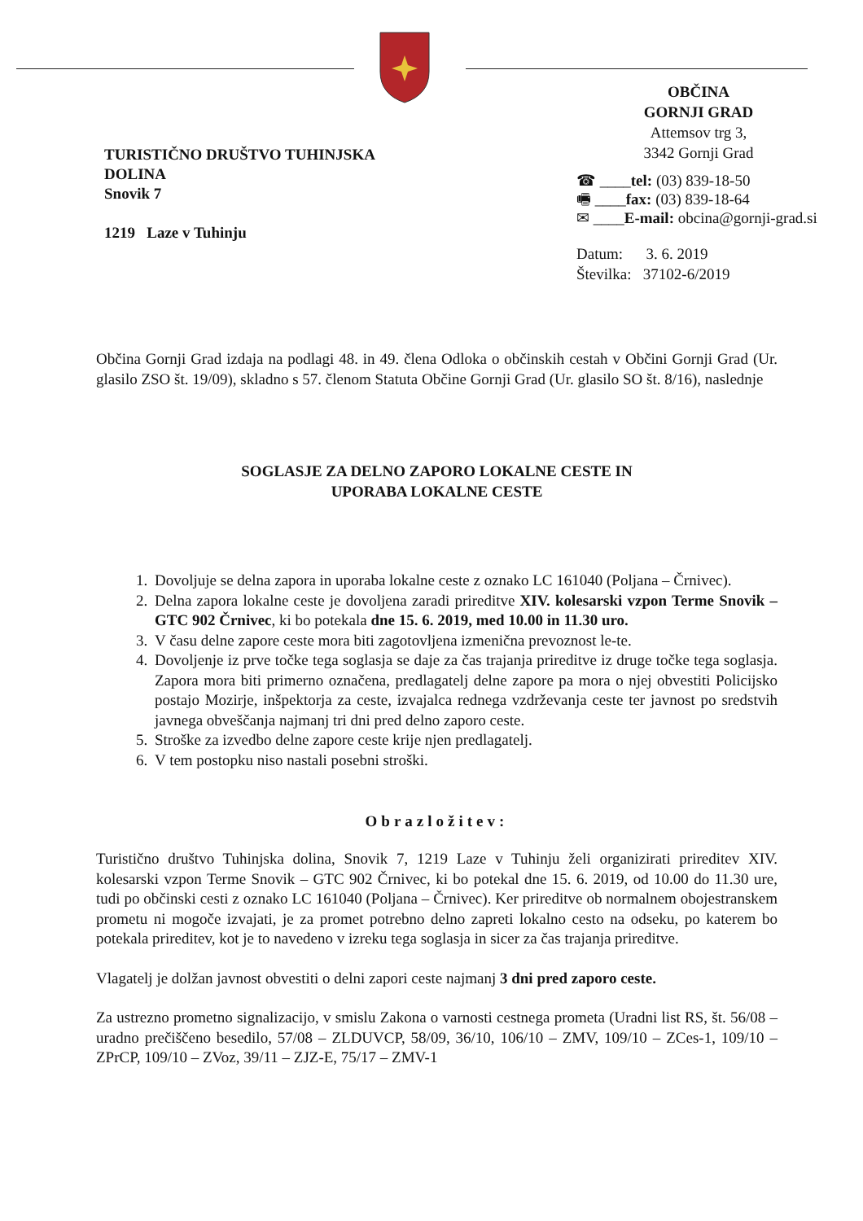TURISTIČNO DRUŠTVO TUHINJSKA
DOLINA
Snovik 7
1219 Laze v Tuhinju
OBČINA
GORNJI GRAD
Attemsov trg 3,
3342 Gornji Grad
☎ ____tel: (03) 839-18-50
🖷 ____fax: (03) 839-18-64
✉ ____E-mail: obcina@gornji-grad.si
Datum: 3. 6. 2019
Številka: 37102-6/2019
Občina Gornji Grad izdaja na podlagi 48. in 49. člena Odloka o občinskih cestah v Občini Gornji Grad (Ur. glasilo ZSO št. 19/09), skladno s 57. členom Statuta Občine Gornji Grad (Ur. glasilo SO št. 8/16), naslednje
SOGLASJE ZA DELNO ZAPORO LOKALNE CESTE IN
UPORABA LOKALNE CESTE
1. Dovoljuje se delna zapora in uporaba lokalne ceste z oznako LC 161040 (Poljana – Črnivec).
2. Delna zapora lokalne ceste je dovoljena zaradi prireditve XIV. kolesarski vzpon Terme Snovik – GTC 902 Črnivec, ki bo potekala dne 15. 6. 2019, med 10.00 in 11.30 uro.
3. V času delne zapore ceste mora biti zagotovljena izmenična prevoznost le-te.
4. Dovoljenje iz prve točke tega soglasja se daje za čas trajanja prireditve iz druge točke tega soglasja. Zapora mora biti primerno označena, predlagatelj delne zapore pa mora o njej obvestiti Policijsko postajo Mozirje, inšpektorja za ceste, izvajalca rednega vzdrževanja ceste ter javnost po sredstvih javnega obveščanja najmanj tri dni pred delno zaporo ceste.
5. Stroške za izvedbo delne zapore ceste krije njen predlagatelj.
6. V tem postopku niso nastali posebni stroški.
Obrazložitev:
Turistično društvo Tuhinjska dolina, Snovik 7, 1219 Laze v Tuhinju želi organizirati prireditev XIV. kolesarski vzpon Terme Snovik – GTC 902 Črnivec, ki bo potekal dne 15. 6. 2019, od 10.00 do 11.30 ure, tudi po občinski cesti z oznako LC 161040 (Poljana – Črnivec). Ker prireditve ob normalnem obojestranskem prometu ni mogoče izvajati, je za promet potrebno delno zapreti lokalno cesto na odseku, po katerem bo potekala prireditev, kot je to navedeno v izreku tega soglasja in sicer za čas trajanja prireditve.
Vlagatelj je dolžan javnost obvestiti o delni zapori ceste najmanj 3 dni pred zaporo ceste.
Za ustrezno prometno signalizacijo, v smislu Zakona o varnosti cestnega prometa (Uradni list RS, št. 56/08 – uradno prečiščeno besedilo, 57/08 – ZLDUVCP, 58/09, 36/10, 106/10 – ZMV, 109/10 – ZCes-1, 109/10 – ZPrCP, 109/10 – ZVoz, 39/11 – ZJZ-E, 75/17 – ZMV-1